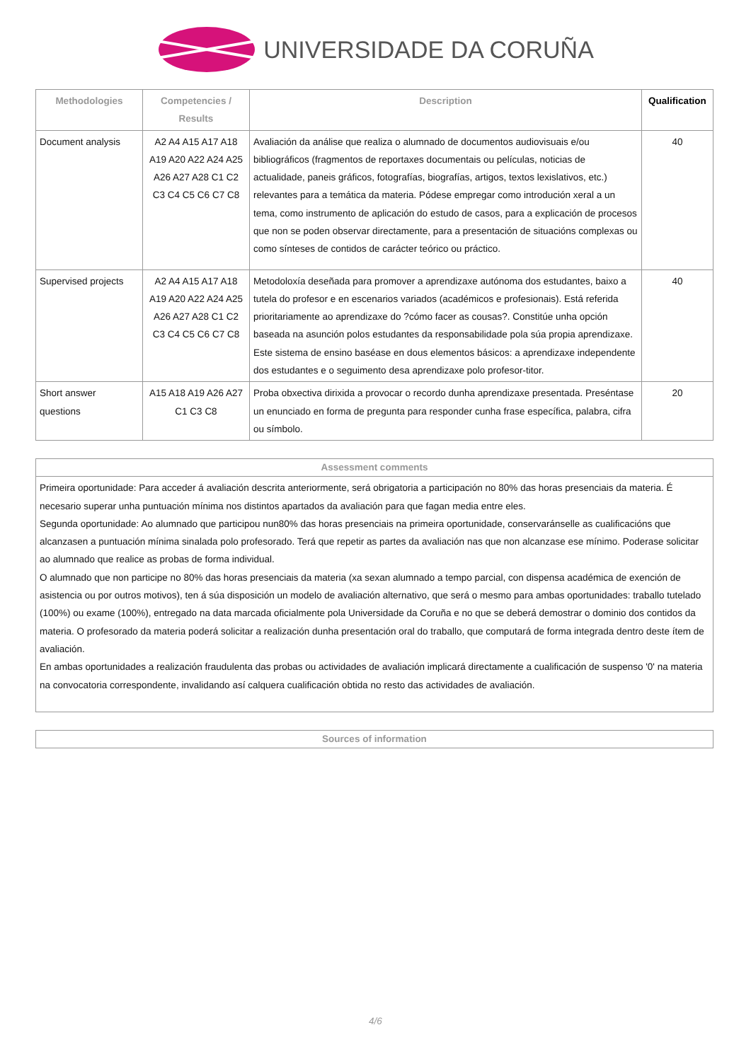UNIVERSIDADE DA CORUÑA
| Methodologies | Competencies / Results | Description | Qualification |
| --- | --- | --- | --- |
| Document analysis | A2 A4 A15 A17 A18 A19 A20 A22 A24 A25 A26 A27 A28 C1 C2 C3 C4 C5 C6 C7 C8 | Avaliación da análise que realiza o alumnado de documentos audiovisuais e/ou bibliográficos (fragmentos de reportaxes documentais ou películas, noticias de actualidade, paneis gráficos, fotografías, biografías, artigos, textos lexislativos, etc.) relevantes para a temática da materia. Pódese empregar como introdución xeral a un tema, como instrumento de aplicación do estudo de casos, para a explicación de procesos que non se poden observar directamente, para a presentación de situacións complexas ou como sínteses de contidos de carácter teórico ou práctico. | 40 |
| Supervised projects | A2 A4 A15 A17 A18 A19 A20 A22 A24 A25 A26 A27 A28 C1 C2 C3 C4 C5 C6 C7 C8 | Metodoloxía deseñada para promover a aprendizaxe autónoma dos estudantes, baixo a tutela do profesor e en escenarios variados (académicos e profesionais). Está referida prioritariamente ao aprendizaxe do ?cómo facer as cousas?. Constitúe unha opción baseada na asunción polos estudantes da responsabilidade pola súa propia aprendizaxe. Este sistema de ensino baséase en dous elementos básicos: a aprendizaxe independente dos estudantes e o seguimento desa aprendizaxe polo profesor-titor. | 40 |
| Short answer questions | A15 A18 A19 A26 A27 C1 C3 C8 | Proba obxectiva dirixida a provocar o recordo dunha aprendizaxe presentada. Preséntase un enunciado en forma de pregunta para responder cunha frase específica, palabra, cifra ou símbolo. | 20 |
Assessment comments
Primeira oportunidade: Para acceder á avaliación descrita anteriormente, será obrigatoria a participación no 80% das horas presenciais da materia. É necesario superar unha puntuación mínima nos distintos apartados da avaliación para que fagan media entre eles.
Segunda oportunidade: Ao alumnado que participou nun80% das horas presenciais na primeira oportunidade, conservaránselle as cualificacións que alcanzasen a puntuación mínima sinalada polo profesorado. Terá que repetir as partes da avaliación nas que non alcanzase ese mínimo. Poderase solicitar ao alumnado que realice as probas de forma individual.
O alumnado que non participe no 80% das horas presenciais da materia (xa sexan alumnado a tempo parcial, con dispensa académica de exención de asistencia ou por outros motivos), ten á súa disposición un modelo de avaliación alternativo, que será o mesmo para ambas oportunidades: traballo tutelado (100%) ou exame (100%), entregado na data marcada oficialmente pola Universidade da Coruña e no que se deberá demostrar o dominio dos contidos da materia. O profesorado da materia poderá solicitar a realización dunha presentación oral do traballo, que computará de forma integrada dentro deste ítem de avaliación.
En ambas oportunidades a realización fraudulenta das probas ou actividades de avaliación implicará directamente a cualificación de suspenso '0' na materia na convocatoria correspondente, invalidando así calquera cualificación obtida no resto das actividades de avaliación.
Sources of information
4/6